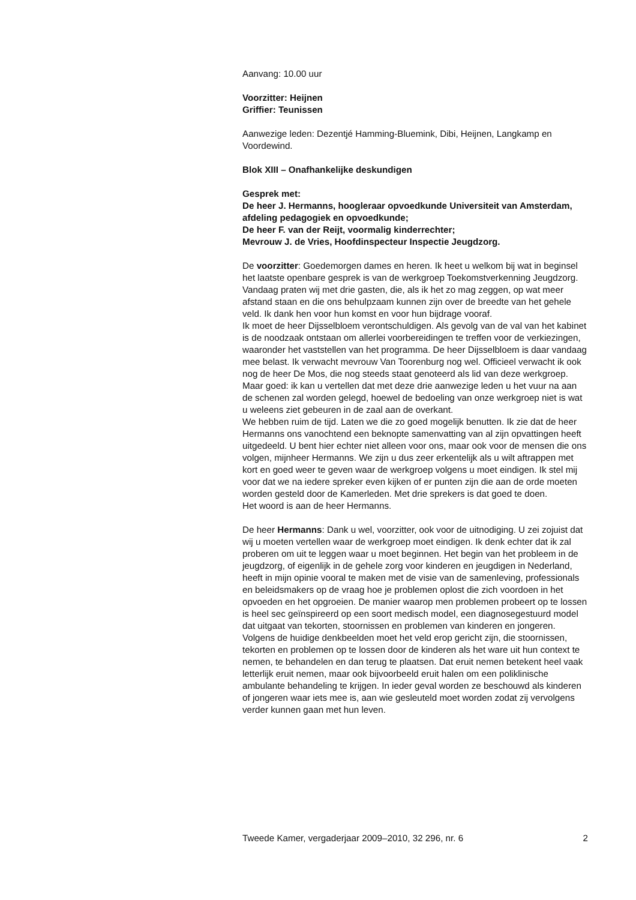Aanvang: 10.00 uur
Voorzitter: Heijnen
Griffier: Teunissen
Aanwezige leden: Dezentjé Hamming-Bluemink, Dibi, Heijnen, Langkamp en Voordewind.
Blok XIII – Onafhankelijke deskundigen
Gesprek met:
De heer J. Hermanns, hoogleraar opvoedkunde Universiteit van Amsterdam, afdeling pedagogiek en opvoedkunde;
De heer F. van der Reijt, voormalig kinderrechter;
Mevrouw J. de Vries, Hoofdinspecteur Inspectie Jeugdzorg.
De voorzitter: Goedemorgen dames en heren. Ik heet u welkom bij wat in beginsel het laatste openbare gesprek is van de werkgroep Toekomstverkenning Jeugdzorg. Vandaag praten wij met drie gasten, die, als ik het zo mag zeggen, op wat meer afstand staan en die ons behulpzaam kunnen zijn over de breedte van het gehele veld. Ik dank hen voor hun komst en voor hun bijdrage vooraf.
Ik moet de heer Dijsselbloem verontschuldigen. Als gevolg van de val van het kabinet is de noodzaak ontstaan om allerlei voorbereidingen te treffen voor de verkiezingen, waaronder het vaststellen van het programma. De heer Dijsselbloem is daar vandaag mee belast. Ik verwacht mevrouw Van Toorenburg nog wel. Officieel verwacht ik ook nog de heer De Mos, die nog steeds staat genoteerd als lid van deze werkgroep. Maar goed: ik kan u vertellen dat met deze drie aanwezige leden u het vuur na aan de schenen zal worden gelegd, hoewel de bedoeling van onze werkgroep niet is wat u weleens ziet gebeuren in de zaal aan de overkant.
We hebben ruim de tijd. Laten we die zo goed mogelijk benutten. Ik zie dat de heer Hermanns ons vanochtend een beknopte samenvatting van al zijn opvattingen heeft uitgedeeld. U bent hier echter niet alleen voor ons, maar ook voor de mensen die ons volgen, mijnheer Hermanns. We zijn u dus zeer erkentelijk als u wilt aftrappen met kort en goed weer te geven waar de werkgroep volgens u moet eindigen. Ik stel mij voor dat we na iedere spreker even kijken of er punten zijn die aan de orde moeten worden gesteld door de Kamerleden. Met drie sprekers is dat goed te doen.
Het woord is aan de heer Hermanns.
De heer Hermanns: Dank u wel, voorzitter, ook voor de uitnodiging. U zei zojuist dat wij u moeten vertellen waar de werkgroep moet eindigen. Ik denk echter dat ik zal proberen om uit te leggen waar u moet beginnen. Het begin van het probleem in de jeugdzorg, of eigenlijk in de gehele zorg voor kinderen en jeugdigen in Nederland, heeft in mijn opinie vooral te maken met de visie van de samenleving, professionals en beleidsmakers op de vraag hoe je problemen oplost die zich voordoen in het opvoeden en het opgroeien. De manier waarop men problemen probeert op te lossen is heel sec geïnspireerd op een soort medisch model, een diagnosegestuurd model dat uitgaat van tekorten, stoornissen en problemen van kinderen en jongeren. Volgens de huidige denkbeelden moet het veld erop gericht zijn, die stoornissen, tekorten en problemen op te lossen door de kinderen als het ware uit hun context te nemen, te behandelen en dan terug te plaatsen. Dat eruit nemen betekent heel vaak letterlijk eruit nemen, maar ook bijvoorbeeld eruit halen om een poliklinische ambulante behandeling te krijgen. In ieder geval worden ze beschouwd als kinderen of jongeren waar iets mee is, aan wie gesleuteld moet worden zodat zij vervolgens verder kunnen gaan met hun leven.
Tweede Kamer, vergaderjaar 2009–2010, 32 296, nr. 6 2